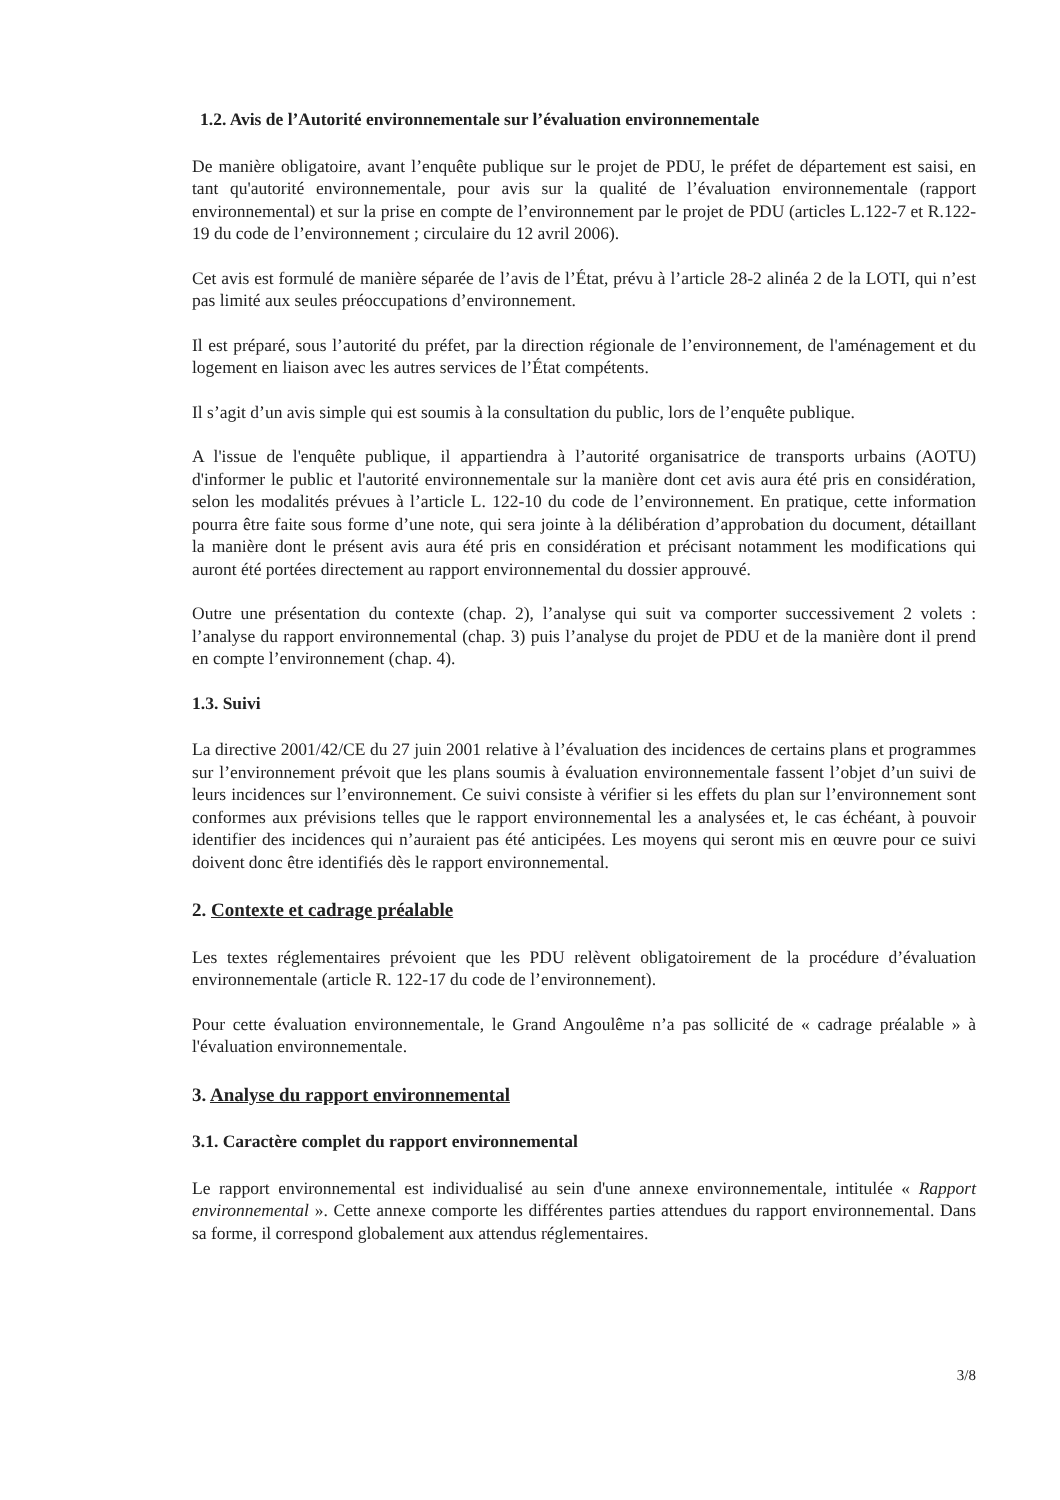1.2. Avis de l’Autorité environnementale sur l’évaluation environnementale
De manière obligatoire, avant l’enquête publique sur le projet de PDU, le préfet de département est saisi, en tant qu'autorité environnementale, pour avis sur la qualité de l’évaluation environnementale (rapport environnemental) et sur la prise en compte de l’environnement par le projet de PDU (articles L.122-7 et R.122-19 du code de l’environnement ; circulaire du 12 avril 2006).
Cet avis est formulé de manière séparée de l’avis de l’État, prévu à l’article 28-2 alinéa 2 de la LOTI, qui n’est pas limité aux seules préoccupations d’environnement.
Il est préparé, sous l’autorité du préfet, par la direction régionale de l’environnement, de l'aménagement et du logement en liaison avec les autres services de l’État compétents.
Il s’agit d’un avis simple qui est soumis à la consultation du public, lors de l’enquête publique.
A l'issue de l'enquête publique, il appartiendra à l’autorité organisatrice de transports urbains (AOTU) d'informer le public et l'autorité environnementale sur la manière dont cet avis aura été pris en considération, selon les modalités prévues à l’article L. 122-10 du code de l’environnement. En pratique, cette information pourra être faite sous forme d’une note, qui sera jointe à la délibération d’approbation du document, détaillant la manière dont le présent avis aura été pris en considération et précisant notamment les modifications qui auront été portées directement au rapport environnemental du dossier approuvé.
Outre une présentation du contexte (chap. 2), l’analyse qui suit va comporter successivement 2 volets : l’analyse du rapport environnemental (chap. 3) puis l’analyse du projet de PDU et de la manière dont il prend en compte l’environnement (chap. 4).
1.3. Suivi
La directive 2001/42/CE du 27 juin 2001 relative à l’évaluation des incidences de certains plans et programmes sur l’environnement prévoit que les plans soumis à évaluation environnementale fassent l’objet d’un suivi de leurs incidences sur l’environnement. Ce suivi consiste à vérifier si les effets du plan sur l’environnement sont conformes aux prévisions telles que le rapport environnemental les a analysées et, le cas échéant, à pouvoir identifier des incidences qui n’auraient pas été anticipées. Les moyens qui seront mis en œuvre pour ce suivi doivent donc être identifiés dès le rapport environnemental.
2. Contexte et cadrage préalable
Les textes réglementaires prévoient que les PDU relèvent obligatoirement de la procédure d’évaluation environnementale (article R. 122-17 du code de l’environnement).
Pour cette évaluation environnementale, le Grand Angoulême n’a pas sollicité de « cadrage préalable » à l'évaluation environnementale.
3. Analyse du rapport environnemental
3.1. Caractère complet du rapport environnemental
Le rapport environnemental est individualisé au sein d'une annexe environnementale, intitulée « Rapport environnemental ». Cette annexe comporte les différentes parties attendues du rapport environnemental. Dans sa forme, il correspond globalement aux attendus réglementaires.
3/8